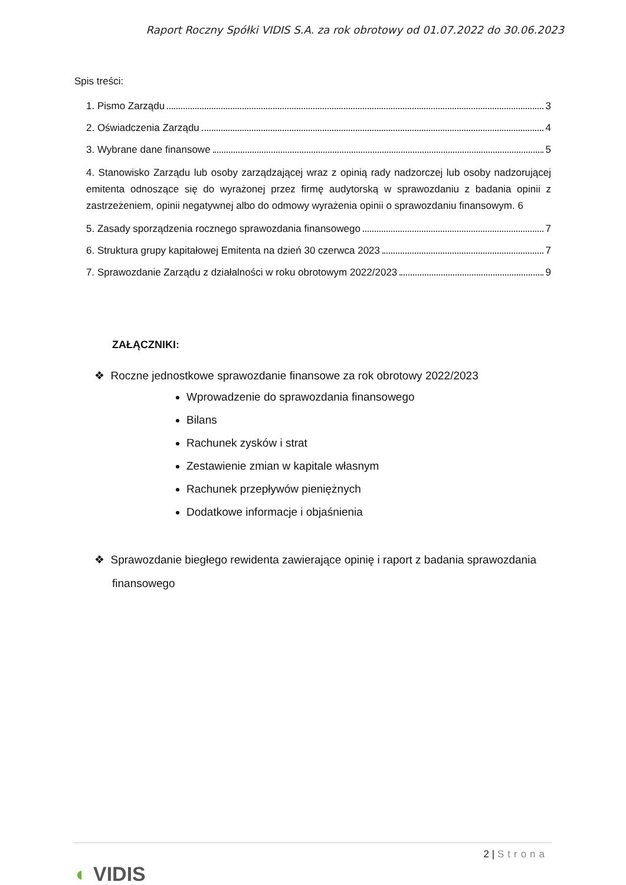Raport Roczny Spółki VIDIS S.A. za rok obrotowy od 01.07.2022 do 30.06.2023
Spis treści:
1. Pismo Zarządu 3
2. Oświadczenia Zarządu 4
3. Wybrane dane finansowe 5
4. Stanowisko Zarządu lub osoby zarządzającej wraz z opinią rady nadzorczej lub osoby nadzorującej emitenta odnoszące się do wyrażonej przez firmę audytorską w sprawozdaniu z badania opinii z zastrzeżeniem, opinii negatywnej albo do odmowy wyrażenia opinii o sprawozdaniu finansowym. 6
5. Zasady sporządzenia rocznego sprawozdania finansowego 7
6. Struktura grupy kapitałowej Emitenta na dzień 30 czerwca 2023 7
7. Sprawozdanie Zarządu z działalności w roku obrotowym 2022/2023 9
ZAŁĄCZNIKI:
❖ Roczne jednostkowe sprawozdanie finansowe za rok obrotowy 2022/2023
Wprowadzenie do sprawozdania finansowego
Bilans
Rachunek zysków i strat
Zestawienie zmian w kapitale własnym
Rachunek przepływów pieniężnych
Dodatkowe informacje i objaśnienia
❖ Sprawozdanie biegłego rewidenta zawierające opinię i raport z badania sprawozdania finansowego
2 | Strona
◐ VIDIS